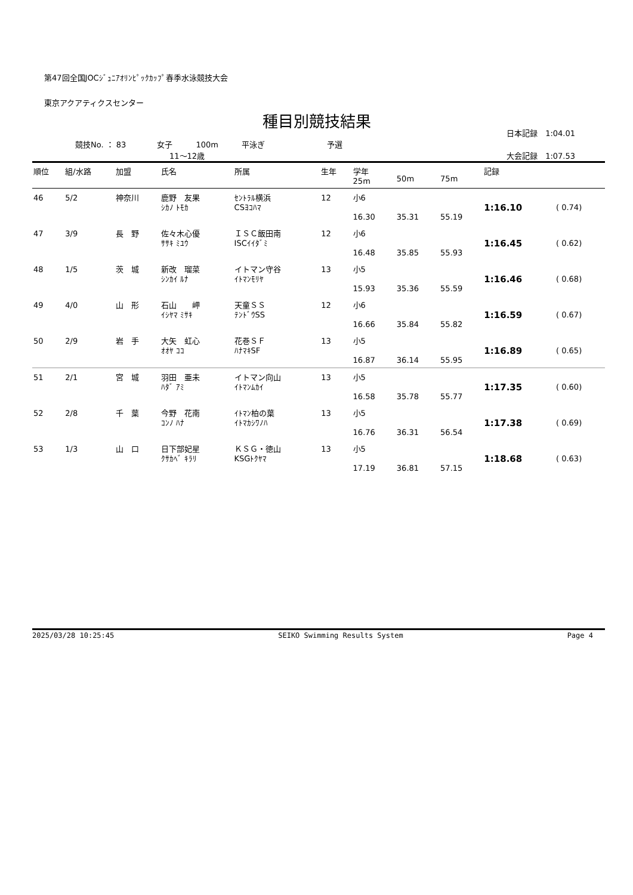第47回全国JOCｼﾞｭﾆｱｵﾘﾝﾋﾟｯｸｶｯﾌﾟ春季水泳競技大会
東京アクアティクスセンター
種目別競技結果
日本記録　1:04.01
競技No. ： 83　　　　女子　　　100m　　　平泳ぎ　　　　　　　　予選
11～12歳 大会記録　1:07.53
| 順位 | 組/水路 | 加盟 | 氏名 | 所属 | 生年 | 学年 25m | 50m | 75m | 記録 | |
| --- | --- | --- | --- | --- | --- | --- | --- | --- | --- | --- |
| 46 | 5/2 | 神奈川 | 鹿野 友果 ｼｶﾉ ﾄﾓｶ | ｾﾝﾄﾗﾙ横浜 CSﾖｺﾊﾏ | 12 | 小6 16.30 | 35.31 | 55.19 | 1:16.10 | ( 0.74) |
| 47 | 3/9 | 長 野 | 佐々木心優 ｻｻｷ ﾐﾕｳ | ＩＳＣ飯田南 ISCｲｲﾀﾞﾐ | 12 | 小6 16.48 | 35.85 | 55.93 | 1:16.45 | ( 0.62) |
| 48 | 1/5 | 茨 城 | 新改 瑠菜 ｼﾝｶｲ ﾙﾅ | イトマン守谷 ｲﾄﾏﾝﾓﾘﾔ | 13 | 小5 15.93 | 35.36 | 55.59 | 1:16.46 | ( 0.68) |
| 49 | 4/0 | 山 形 | 石山 岬 ｲｼﾔﾏ ﾐｻｷ | 天童ＳＳ ﾃﾝﾄﾞｳSS | 12 | 小6 16.66 | 35.84 | 55.82 | 1:16.59 | ( 0.67) |
| 50 | 2/9 | 岩 手 | 大矢 虹心 ｵｵﾔ ｺｺ | 花巻ＳＦ ﾊﾅﾏｷSF | 13 | 小5 16.87 | 36.14 | 55.95 | 1:16.89 | ( 0.65) |
| 51 | 2/1 | 宮 城 | 羽田 亜未 ﾊﾀﾞ ｱﾐ | イトマン向山 ｲﾄﾏﾝﾑｶｲ | 13 | 小5 16.58 | 35.78 | 55.77 | 1:17.35 | ( 0.60) |
| 52 | 2/8 | 千 葉 | 今野 花南 ｺﾝﾉ ﾊﾅ | ｲﾄﾏﾝ柏の葉 ｲﾄﾏｶｼﾜﾉﾊ | 13 | 小5 16.76 | 36.31 | 56.54 | 1:17.38 | ( 0.69) |
| 53 | 1/3 | 山 口 | 日下部妃星 ｸｻｶﾍﾞ ｷﾗﾘ | ＫＳＧ・徳山 KSGﾄｸﾔﾏ | 13 | 小5 17.19 | 36.81 | 57.15 | 1:18.68 | ( 0.63) |
2025/03/28 10:25:45 SEIKO Swimming Results System Page 4